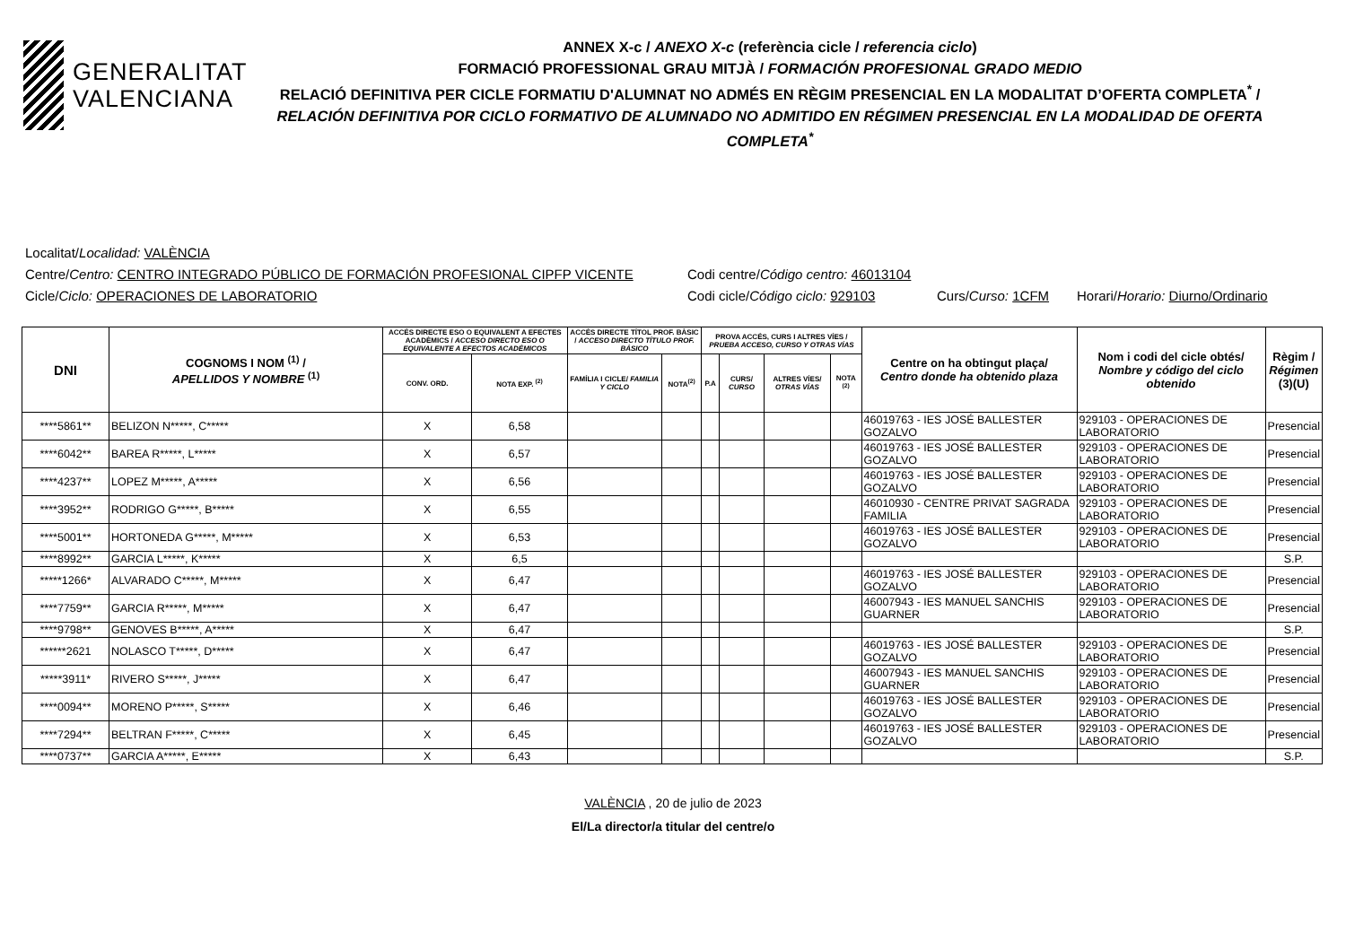GENERALITAT
VALENCIANA
ANNEX X-c / ANEXO X-c (referència cicle / referencia ciclo)
FORMACIÓ PROFESSIONAL GRAU MITJÀ / FORMACIÓN PROFESIONAL GRADO MEDIO
RELACIÓ DEFINITIVA PER CICLE FORMATIU D'ALUMNAT NO ADMÉS EN RÈGIM PRESENCIAL EN LA MODALITAT D’OFERTA COMPLETA<sup>*</sup> /
RELACIÓN DEFINITIVA POR CICLO FORMATIVO DE ALUMNADO NO ADMITIDO EN RÉGIMEN PRESENCIAL EN LA MODALIDAD DE OFERTA COMPLETA<sup>*</sup>
Localitat/ Localidad: VALÈNCIA
Centre/Centro: CENTRO INTEGRADO PÚBLICO DE FORMACIÓN PROFESIONAL CIPFP VICENTE Codi centre/Código centro: 46013104
Cicle/Ciclo: OPERACIONES DE LABORATORIO Codi cicle/Código ciclo: 929103 Curs/Curso: 1CFM Horari/Horario: Diurno/Ordinario
| DNI | COGNOMS I NOM <sup>(1)</sup> / APELLIDOS Y NOMBRE <sup>(1)</sup> | ACCÉS DIRECTE ESO O EQUIVALENT A EFECTES ACADÈMICS / ACCESO DIRECTO ESO O EQUIVALENTE A EFECTOS ACADÉMICOS | | ACCÉS DIRECTE TÍTOL PROF. BÀSIC / ACCESO DIRECTO TÍTULO PROF. BÁSICO | | PROVA ACCÉS, CURS I ALTRES VÍES / PRUEBA ACCESO, CURSO Y OTRAS VÍAS | | | | Centre on ha obtingut plaça/ Centro donde ha obtenido plaza | Nom i codi del cicle obtés/ Nombre y código del ciclo obtenido | Règim / Régimen (3)(U) |
| --- | --- | --- | --- | --- | --- | --- | --- | --- | --- | --- | --- | --- |
| | | CONV. ORD. | NOTA EXP. <sup>(2)</sup> | FAMÍLIA I CICLE/ FAMILIA Y CICLO | NOTA<sup>(2)</sup> | P.A | CURS/ CURSO | ALTRES VÍES/ OTRAS VÍAS | NOTA <sup>(2)</sup> | | | |
| ****5861** | BELIZON N*****, C***** | X | 6,58 | | | | | | | 46019763 - IES JOSÉ BALLESTER GOZALVO | 929103 - OPERACIONES DE LABORATORIO | Presencial |
| ****6042** | BAREA R*****, L***** | X | 6,57 | | | | | | | 46019763 - IES JOSÉ BALLESTER GOZALVO | 929103 - OPERACIONES DE LABORATORIO | Presencial |
| ****4237** | LOPEZ M*****, A***** | X | 6,56 | | | | | | | 46019763 - IES JOSÉ BALLESTER GOZALVO | 929103 - OPERACIONES DE LABORATORIO | Presencial |
| ****3952** | RODRIGO G*****, B***** | X | 6,55 | | | | | | | 46010930 - CENTRE PRIVAT SAGRADA FAMILIA | 929103 - OPERACIONES DE LABORATORIO | Presencial |
| ****5001** | HORTONEDA G*****, M***** | X | 6,53 | | | | | | | 46019763 - IES JOSÉ BALLESTER GOZALVO | 929103 - OPERACIONES DE LABORATORIO | Presencial |
| ****8992** | GARCIA L*****, K***** | X | 6,5 | | | | | | | | | S.P. |
| *****1266* | ALVARADO C*****, M***** | X | 6,47 | | | | | | | 46019763 - IES JOSÉ BALLESTER GOZALVO | 929103 - OPERACIONES DE LABORATORIO | Presencial |
| ****7759** | GARCIA R*****, M***** | X | 6,47 | | | | | | | 46007943 - IES MANUEL SANCHIS GUARNER | 929103 - OPERACIONES DE LABORATORIO | Presencial |
| ****9798** | GENOVES B*****, A***** | X | 6,47 | | | | | | | | | S.P. |
| ******2621 | NOLASCO T*****, D***** | X | 6,47 | | | | | | | 46019763 - IES JOSÉ BALLESTER GOZALVO | 929103 - OPERACIONES DE LABORATORIO | Presencial |
| *****3911* | RIVERO S*****, J***** | X | 6,47 | | | | | | | 46007943 - IES MANUEL SANCHIS GUARNER | 929103 - OPERACIONES DE LABORATORIO | Presencial |
| ****0094** | MORENO P*****, S***** | X | 6,46 | | | | | | | 46019763 - IES JOSÉ BALLESTER GOZALVO | 929103 - OPERACIONES DE LABORATORIO | Presencial |
| ****7294** | BELTRAN F*****, C***** | X | 6,45 | | | | | | | 46019763 - IES JOSÉ BALLESTER GOZALVO | 929103 - OPERACIONES DE LABORATORIO | Presencial |
| ****0737** | GARCIA A*****, E***** | X | 6,43 | | | | | | | | | S.P. |
VALÈNCIA , 20 de julio de 2023
El/La director/a titular del centre/o